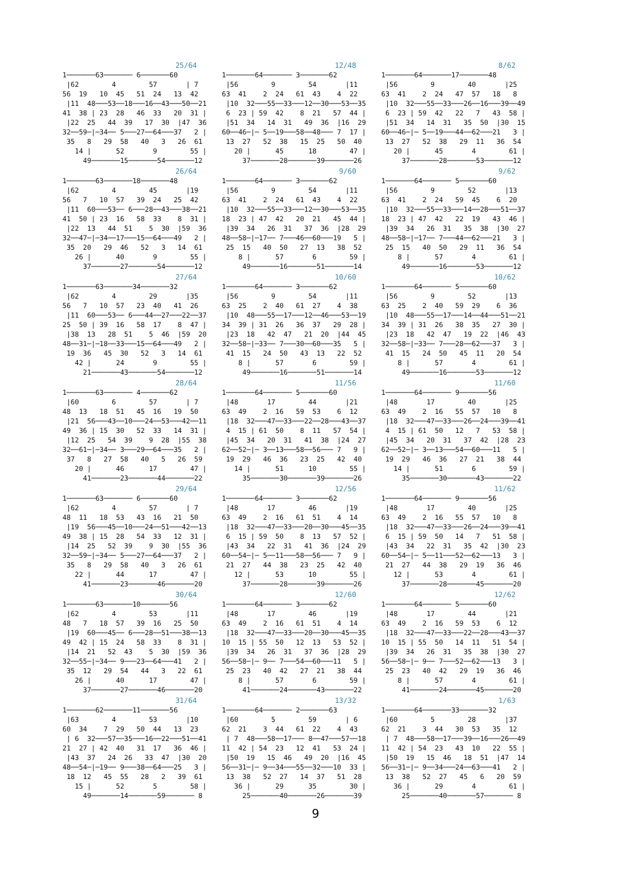25/64
1───────63─────── 6───────60
 |62        4        57       | 7
56  19   10  45   51  24   13  42
 |11  48───53──18───16──43───50──21
41  38 | 23  28   46  33   20  31 |
 |22  25   44  39   17  30  |47  36
32──59─|─34── 5───27──64───37   2 |
 35   8   29  58   40   3   26  61
   14 |      52       9        55 |
     49───────15───────54───────12
12/48
1───────64─────── 3───────62
 |56        9        54       |11
63  41    2  24   61  43    4  22
 |10  32───55──33───12──30───53──35
 6  23 | 59  42    8  21   57  44 |
 |51  34   14  31   49  36  |16  29
60──46─|─ 5──19───58──48─── 7  17 |
 13  27   52  38   15  25   50  40
   20 |      45      18        47 |
     37───────28───────39───────26
8/62
1───────64───────17───────48
 |56        9        40       |25
63  41    2  24   47  57   18   8
 |10  32───55──33───26──16───39──49
 6  23 | 59  42   22   7   43  58 |
 |51  34   14  31   35  50  |30  15
60──46─|─ 5──19───44──62───21   3 |
 13  27   52  38   29  11   36  54
   20 |      45       4        61 |
     37───────28───────53───────12
26/64
1───────63───────18───────48
 |62        4        45       |19
56   7   10  57   39  24   25  42
 |11  60───53── 6───28──43───38──21
41  50 | 23  16   58  33    8  31 |
 |22  13   44  51    5  30  |59  36
32──47─|─34──17───15──64───49   2 |
 35  20   29  46   52   3   14  61
   26 |      40       9        55 |
     37───────27───────54───────12
9/60
1───────64─────── 3───────62
 |56        9        54       |11
63  41    2  24   61  43    4  22
 |10  32───55──33───12──30───53──35
18  23 | 47  42   20  21   45  44 |
 |39  34   26  31   37  36  |28  29
48──58─|─17── 7───46──60───19   5 |
 25  15   40  50   27  13   38  52
    8 |      57       6        59 |
     49───────16───────51───────14
9/62
1───────64─────── 5───────60
 |56        9        52       |13
63  41    2  24   59  45    6  20
 |10  32───55──33───14──28───51──37
18  23 | 47  42   22  19   43  46 |
 |39  34   26  31   35  38  |30  27
48──58─|─17── 7───44──62───21   3 |
 25  15   40  50   29  11   36  54
    8 |      57       4        61 |
     49───────16───────53───────12
27/64
1───────63───────34───────32
 |62        4        29       |35
56   7   10  57   23  40   41  26
 |11  60───53── 6───44──27───22──37
25  50 | 39  16   58  17    8  47 |
 |38  13   28  51    5  46  |59  20
48──31─|─18──33───15──64───49   2 |
 19  36   45  30   52   3   14  61
   42 |      24       9        55 |
     21───────43───────54───────12
10/60
1───────64─────── 3───────62
 |56        9        54       |11
63  25    2  40   61  27    4  38
 |10  48───55──17───12──46───53──19
34  39 | 31  26   36  37   29  28 |
 |23  18   42  47   21  20  |44  45
32──58─|─33── 7───30──60───35   5 |
 41  15   24  50   43  13   22  52
    8 |      57       6        59 |
     49───────16───────51───────14
10/62
1───────64─────── 5───────60
 |56        9        52       |13
63  25    2  40   59  29    6  36
 |10  48───55──17───14──44───51──21
34  39 | 31  26   38  35   27  30 |
 |23  18   42  47   19  22  |46  43
32──58─|─33── 7───28──62───37   3 |
 41  15   24  50   45  11   20  54
    8 |      57       4        61 |
     49───────16───────53───────12
28/64
1───────63─────── 4───────62
 |60        6        57       | 7
48  13   18  51   45  16   19  50
 |21  56───43──10───24──53───42──11
49  36 | 15  30   52  33   14  31 |
 |12  25   54  39    9  28  |55  38
32──61─|─34── 3───29──64───35   2 |
 37   8   27  58   40   5   26  59
   20 |      46      17        47 |
     41───────23───────44───────22
11/56
1───────64─────── 5───────60
 |48       17        44       |21
63  49    2  16   59  53    6  12
 |18  32───47──33───22──28───43──37
 4  15 | 61  50    8  11   57  54 |
 |45  34   20  31   41  38  |24  27
62──52─|─ 3──13───58──56─── 7   9 |
 19  29   46  36   23  25   42  40
   14 |      51      10        55 |
     35───────30───────39───────26
11/60
1───────64─────── 9───────56
 |48       17        40       |25
63  49    2  16   55  57   10   8
 |18  32───47──33───26──24───39──41
 4  15 | 61  50   12   7   53  58 |
 |45  34   20  31   37  42  |28  23
62──52─|─ 3──13───54──60───11   5 |
 19  29   46  36   27  21   38  44
   14 |      51       6        59 |
     35───────30───────43───────22
29/64
1───────63─────── 6───────60
 |62        4        57       | 7
48  11   18  53   43  16   21  50
 |19  56───45──10───24──51───42──13
49  38 | 15  28   54  33   12  31 |
 |14  25   52  39    9  30  |55  36
32──59─|─34── 5───27──64───37   2 |
 35   8   29  58   40   3   26  61
   22 |      44      17        47 |
     41───────23───────46───────20
12/56
1───────64─────── 3───────62
 |48       17        46       |19
63  49    2  16   61  51    4  14
 |18  32───47──33───20──30───45──35
 6  15 | 59  50    8  13   57  52 |
 |43  34   22  31   41  36  |24  29
60──54─|─ 5──11───58──56─── 7   9 |
 21  27   44  38   23  25   42  40
   12 |      53      10        55 |
     37───────28───────39───────26
11/62
1───────64─────── 9───────56
 |48       17        40       |25
63  49    2  16   55  57   10   8
 |18  32───47──33───26──24───39──41
 6  15 | 59  50   14   7   51  58 |
 |43  34   22  31   35  42  |30  23
60──54─|─ 5──11───52──62───13   3 |
 21  27   44  38   29  19   36  46
   12 |      53       4        61 |
     37───────28───────45───────20
30/64
1───────63───────10───────56
 |62        4        53       |11
48   7   18  57   39  16   25  50
 |19  60───45── 6───28──51───38──13
49  42 | 15  24   58  33    8  31 |
 |14  21   52  43    5  30  |59  36
32──55─|─34── 9───23──64───41   2 |
 35  12   29  54   44   3   22  61
   26 |      40      17        47 |
     37───────27───────46───────20
12/60
1───────64─────── 3───────62
 |48       17        46       |19
63  49    2  16   61  51    4  14
 |18  32───47──33───20──30───45──35
10  15 | 55  50   12  13   53  52 |
 |39  34   26  31   37  36  |28  29
56──58─|─ 9── 7───54──60───11   5 |
 25  23   40  42   27  21   38  44
    8 |      57       6        59 |
     41───────24───────43───────22
12/62
1───────64─────── 5───────60
 |48       17        44       |21
63  49    2  16   59  53    6  12
 |18  32───47──33───22──28───43──37
10  15 | 55  50   14  11   51  54 |
 |39  34   26  31   35  38  |30  27
56──58─|─ 9── 7───52──62───13   3 |
 25  23   40  42   29  19   36  46
    8 |      57       4        61 |
     41───────24───────45───────20
31/64
1───────62───────11───────56
 |63        4        53       |10
60  34    7  29   50  44   13  23
 | 6  32───57──35───16──22───51──41
21  27 | 42  40   31  17   36  46 |
 |43  37   24  26   33  47  |30  20
48──54─|─19── 9───38──64───25   3 |
 18  12   45  55   28   2   39  61
   15 |      52       5        58 |
     49───────14───────59─────── 8
13/32
1───────64─────── 2───────63
 |60        5        59       | 6
62  21    3  44   61  22    4  43
 | 7  48───58──17─── 8──47───57──18
11  42 | 54  23   12  41   53  24 |
 |50  19   15  46   49  20  |16  45
56──31─|─ 9──34───55──32───10  33 |
 13  38   52  27   14  37   51  28
   36 |      29      35        30 |
     25───────40───────26───────39
1/63
1───────64───────33───────32
 |60        5        28       |37
62  21    3  44   30  53   35  12
 | 7  48───58──17───39──16───26──49
11  42 | 54  23   43  10   22  55 |
 |50  19   15  46   18  51  |47  14
56──31─|─ 9──34───24──63───41   2 |
 13  38   52  27   45   6   20  59
   36 |      29       4        61 |
     25───────40───────57─────── 8
9